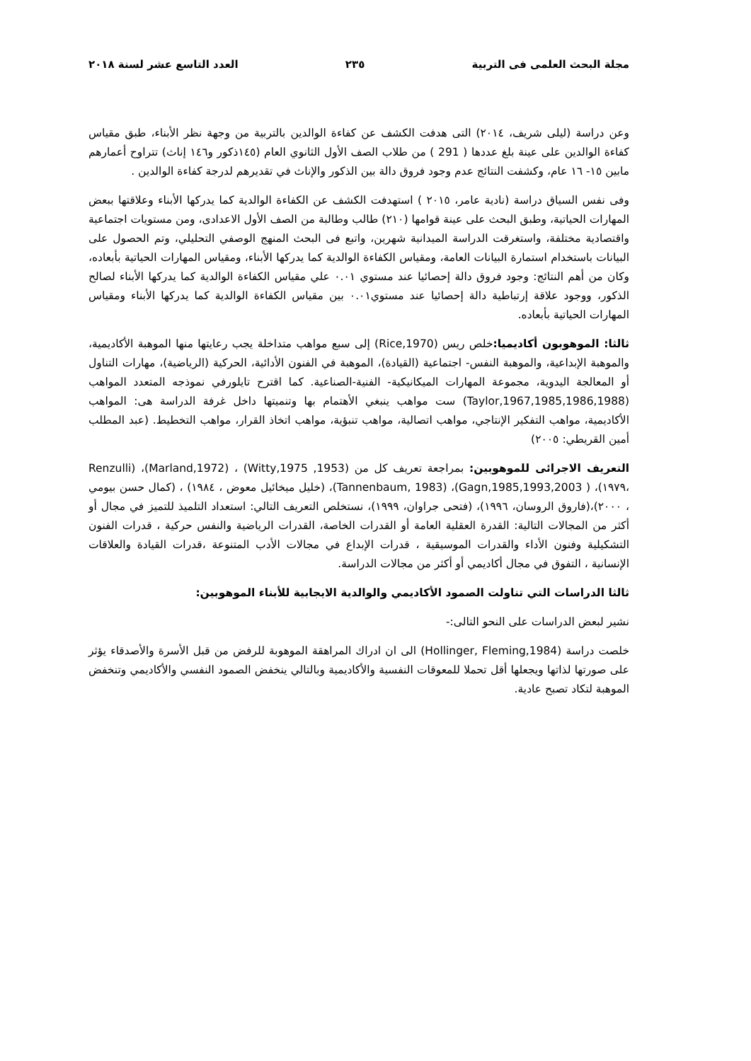مجلة البحث العلمى فى التربية ٢٣٥ العدد التاسع عشر لسنة ٢٠١٨
وعن دراسة (ليلى شريف، ٢٠١٤) التى هدفت الكشف عن كفاءة الوالدين بالتربية من وجهة نظر الأبناء، طبق مقياس كفاءة الوالدين على عينة بلغ عددها ( 291 ) من طلاب الصف الأول الثانوي العام (١٤٥ذكور و١٤٦ إناث) تتراوح أعمارهم مابين ١٥- ١٦ عام، وكشفت النتائج عدم وجود فروق دالة بين الذكور والإناث في تقديرهم لدرجة كفاءة الوالدين .
وفى نفس السياق دراسة (نادية عامر، ٢٠١٥ ) استهدفت الكشف عن الكفاءة الوالدية كما يدركها الأبناء وعلاقتها ببعض المهارات الحياتية، وطبق البحث على عينة قوامها (٢١٠) طالب وطالبة من الصف الأول الاعدادى، ومن مستويات اجتماعية واقتصادية مختلفة، واستغرقت الدراسة الميدانية شهرين، واتبع فى البحث المنهج الوصفي التحليلي، وتم الحصول على البيانات باستخدام استمارة البيانات العامة، ومقياس الكفاءة الوالدية كما يدركها الأبناء، ومقياس المهارات الحياتية بأبعاده، وكان من أهم النتائج: وجود فروق دالة إحصائيا عند مستوي ٠.٠١ علي مقياس الكفاءة الوالدية كما يدركها الأبناء لصالح الذكور، ووجود علاقة إرتباطية دالة إحصائيا عند مستوي٠.٠١ بين مقياس الكفاءة الوالدية كما يدركها الأبناء ومقياس المهارات الحياتية بأبعاده.
ثالثا: الموهوبون أكاديميا: خلص ريس (Rice,1970) إلى سبع مواهب متداخلة يجب رعايتها منها الموهبة الأكاديمية، والموهبة الإبداعية، والموهبة النفس- اجتماعية (القيادة)، الموهبة في الفنون الأدائية، الحركية (الرياضية)، مهارات التناول أو المعالجة اليدوية، مجموعة المهارات الميكانيكية- الفنية-الصناعية. كما اقترح تايلورفي نموذجه المتعدد المواهب (Taylor,1967,1985,1986,1988) ست مواهب ينبغي الأهتمام بها وتنميتها داخل غرفة الدراسة هى: المواهب الأكاديمية، مواهب التفكير الإنتاجي، مواهب اتصالية، مواهب تنبؤية، مواهب اتخاذ القرار، مواهب التخطيط. (عبد المطلب أمين القريطي: ٢٠٠٥)
التعريف الاجرائى للموهوبين: بمراجعة تعريف كل من (Witty,1975 ,1953) ، (Marland,1972)، (Renzulli ،١٩٧٩)، ( Gagn,1985,1993,2003)، (Tannenbaum, 1983)، (خليل ميخائيل معوض ، ١٩٨٤) ، (كمال حسن بيومي ، ٢٠٠٠)،(فاروق الروسان، ١٩٩٦)، (فتحى جراوان، ١٩٩٩)، نستخلص التعريف التالي: استعداد التلميذ للتميز في مجال أو أكثر من المجالات التالية: القدرة العقلية العامة أو القدرات الخاصة، القدرات الرياضية والنفس حركية ، قدرات الفنون التشكيلية وفنون الأداء والقدرات الموسيقية ، قدرات الإبداع في مجالات الأدب المتنوعة ،قدرات القيادة والعلاقات الإنسانية ، التفوق في مجال أكاديمي أو أكثر من مجالات الدراسة.
ثالثا الدراسات التي تناولت الصمود الأكاديمي والوالدية الايجابية للأبناء الموهوبين:
نشير لبعض الدراسات على النحو التالى:-
خلصت دراسة (Hollinger, Fleming,1984) الى ان ادراك المراهقة الموهوبة للرفض من قبل الأسرة والأصدقاء يؤثر على صورتها لذاتها ويجعلها أقل تحملا للمعوقات النفسية والأكاديمية وبالتالي ينخفض الصمود النفسي والأكاديمي وتنخفض الموهبة لتكاد تصبح عادية.